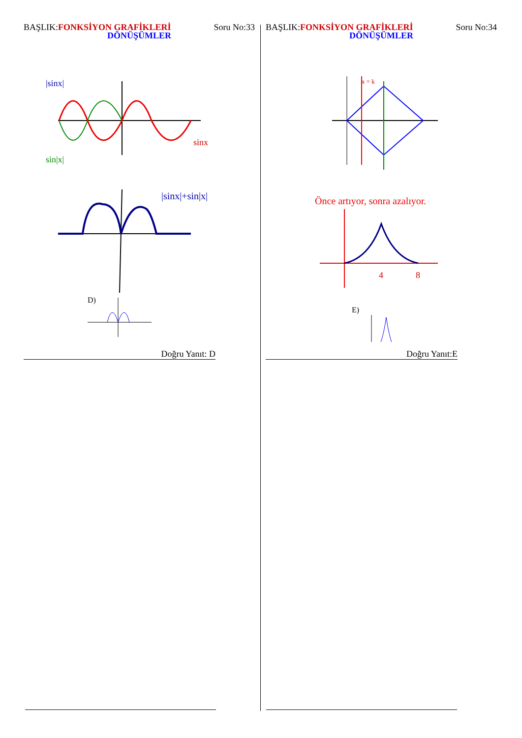BAŞLIK:FONKSİYON GRAFİKLERİ Soru No:33 DÖNÜŞÜMLER
|sinx|
sinx
sin|x|
|sinx|+sin|x|
D)
Doğru Yanıt: D
BAŞLIK:FONKSİYON GRAFİKLERİ Soru No:34 DÖNÜŞÜMLER
x = k
Önce artıyor, sonra azalıyor.
4
8
E)
Doğru Yanıt:E